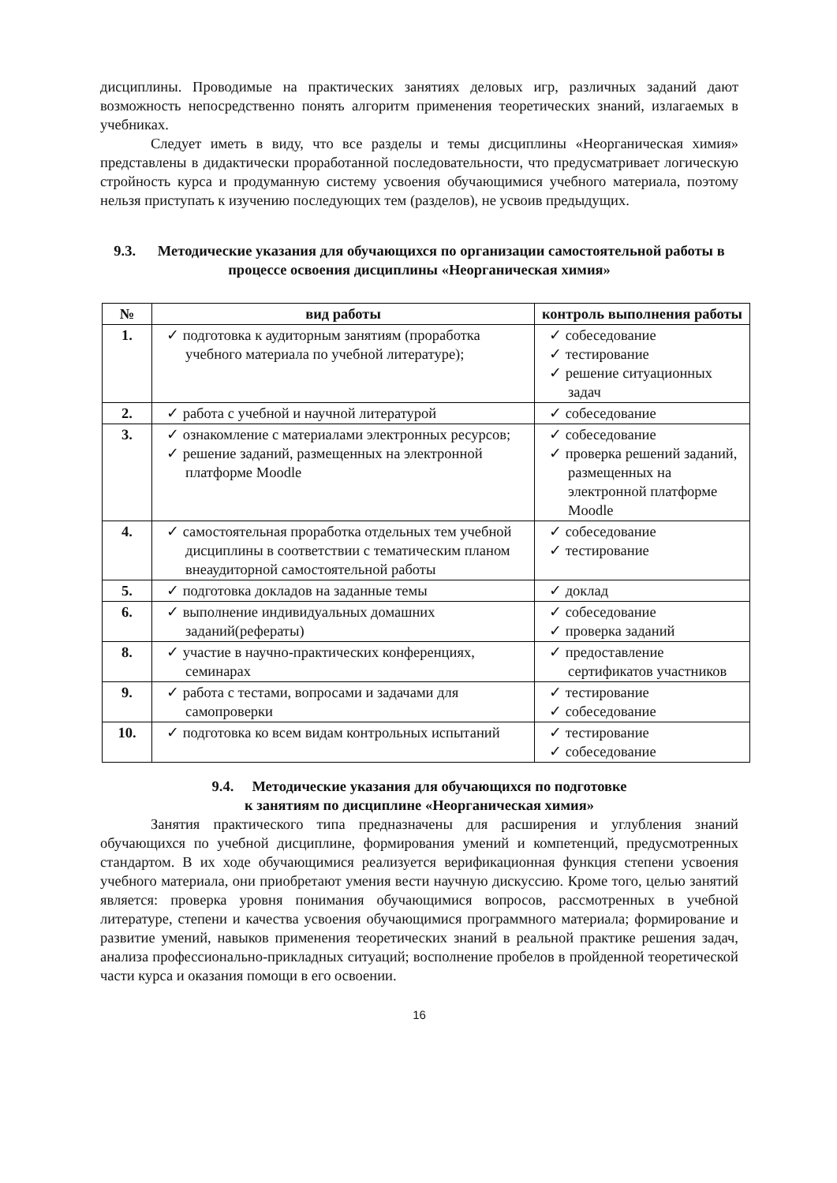дисциплины. Проводимые на практических занятиях деловых игр, различных заданий дают возможность непосредственно понять алгоритм применения теоретических знаний, излагаемых в учебниках.
Следует иметь в виду, что все разделы и темы дисциплины «Неорганическая химия» представлены в дидактически проработанной последовательности, что предусматривает логическую стройность курса и продуманную систему усвоения обучающимися учебного материала, поэтому нельзя приступать к изучению последующих тем (разделов), не усвоив предыдущих.
9.3. Методические указания для обучающихся по организации самостоятельной работы в процессе освоения дисциплины «Неорганическая химия»
| № | вид работы | контроль выполнения работы |
| --- | --- | --- |
| 1. | ✓ подготовка к аудиторным занятиям (проработка учебного материала по учебной литературе); | ✓ собеседование ✓ тестирование ✓ решение ситуационных задач |
| 2. | ✓ работа с учебной и научной литературой | ✓ собеседование |
| 3. | ✓ ознакомление с материалами электронных ресурсов; ✓ решение заданий, размещенных на электронной платформе Moodle | ✓ собеседование ✓ проверка решений заданий, размещенных на электронной платформе Moodle |
| 4. | ✓ самостоятельная проработка отдельных тем учебной дисциплины в соответствии с тематическим планом внеаудиторной самостоятельной работы | ✓ собеседование ✓ тестирование |
| 5. | ✓ подготовка докладов на заданные темы | ✓ доклад |
| 6. | ✓ выполнение индивидуальных домашних заданий(рефераты) | ✓ собеседование ✓ проверка заданий |
| 8. | ✓ участие в научно-практических конференциях, семинарах | ✓ предоставление сертификатов участников |
| 9. | ✓ работа с тестами, вопросами и задачами для самопроверки | ✓ тестирование ✓ собеседование |
| 10. | ✓ подготовка ко всем видам контрольных испытаний | ✓ тестирование ✓ собеседование |
9.4. Методические указания для обучающихся по подготовке
к занятиям по дисциплине «Неорганическая химия»
Занятия практического типа предназначены для расширения и углубления знаний обучающихся по учебной дисциплине, формирования умений и компетенций, предусмотренных стандартом. В их ходе обучающимися реализуется верификационная функция степени усвоения учебного материала, они приобретают умения вести научную дискуссию. Кроме того, целью занятий является: проверка уровня понимания обучающимися вопросов, рассмотренных в учебной литературе, степени и качества усвоения обучающимися программного материала; формирование и развитие умений, навыков применения теоретических знаний в реальной практике решения задач, анализа профессионально-прикладных ситуаций; восполнение пробелов в пройденной теоретической части курса и оказания помощи в его освоении.
16